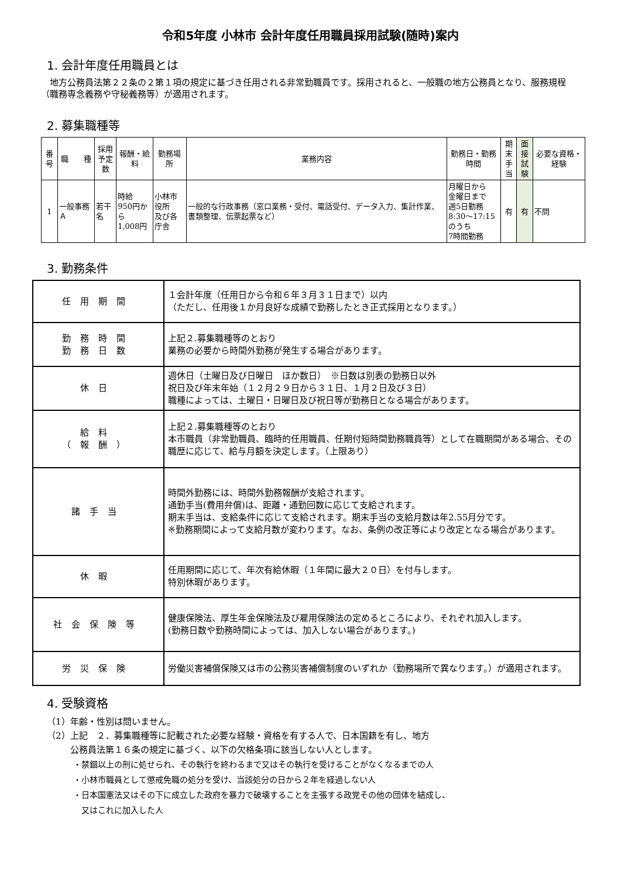令和5年度 小林市 会計年度任用職員採用試験(随時)案内
1. 会計年度任用職員とは
　地方公務員法第２２条の２第１項の規定に基づき任用される非常勤職員です。採用されると、一般職の地方公務員となり、服務規程（職務専念義務や守秘義務等）が適用されます。
2. 募集職種等
| 番号 | 職 種 | 採用 予定数 | 報酬・給料 | 勤務場所 | 業務内容 | 勤務日・勤務時間 | 期末 手当 | 面接 試験 | 必要な資格・経験 |
| --- | --- | --- | --- | --- | --- | --- | --- | --- | --- |
| 1 | 一般事務Ａ | 若干名 | 時給 950円から 1,008円 | 小林市役所 及び各庁舎 | 一般的な行政事務（窓口業務・受付、電話受付、データ入力、集計作業、書類整理、伝票起票など） | 月曜日から 金曜日まで 週5日勤務 8:30～17:15 のうち 7時間勤務 | 有 | 有 | 不問 |
3. 勤務条件
| 任用期間 | １会計年度（任用日から令和６年３月３１日まで）以内 （ただし、任用後１か月良好な成績で勤務したとき正式採用となります。） |
| 勤務時間 勤務日数 | 上記２.募集職種等のとおり 業務の必要から時間外勤務が発生する場合があります。 |
| 休日 | 週休日（土曜日及び日曜日 ほか数日） ※日数は別表の勤務日以外 祝日及び年末年始（１２月２９日から３１日、１月２日及び３日） 職種によっては、土曜日・日曜日及び祝日等が勤務日となる場合があります。 |
| 給料 （報酬） | 上記２.募集職種等のとおり 本市職員（非常勤職員、臨時的任用職員、任期付短時間勤務職員等）として在職期間がある場合、その職歴に応じて、給与月額を決定します。（上限あり） |
| 諸手当 | 時間外勤務には、時間外勤務報酬が支給されます。 通勤手当(費用弁償)は、距離・通勤回数に応じて支給されます。 期末手当は、支給条件に応じて支給されます。期末手当の支給月数は年2.55月分です。 ※勤務期間によって支給月数が変わります。なお、条例の改正等により改定となる場合があります。 |
| 休暇 | 任用期間に応じて、年次有給休暇（１年間に最大２０日）を付与します。 特別休暇があります。 |
| 社会保険等 | 健康保険法、厚生年金保険法及び雇用保険法の定めるところにより、それぞれ加入します。 (勤務日数や勤務時間によっては、加入しない場合があります。) |
| 労災保険 | 労働災害補償保険又は市の公務災害補償制度のいずれか（勤務場所で異なります。）が適用されます。 |
4. 受験資格
（1）年齢・性別は問いません。
（2）上記　２．募集職種等に記載された必要な経験・資格を有する人で、日本国籍を有し、地方
公務員法第１６条の規定に基づく、以下の欠格条項に該当しない人とします。
・禁錮以上の刑に処せられ、その執行を終わるまで又はその執行を受けることがなくなるまでの人
・小林市職員として懲戒免職の処分を受け、当該処分の日から２年を経過しない人
・日本国憲法又はその下に成立した政府を暴力で破壊することを主張する政党その他の団体を結成し、
　又はこれに加入した人